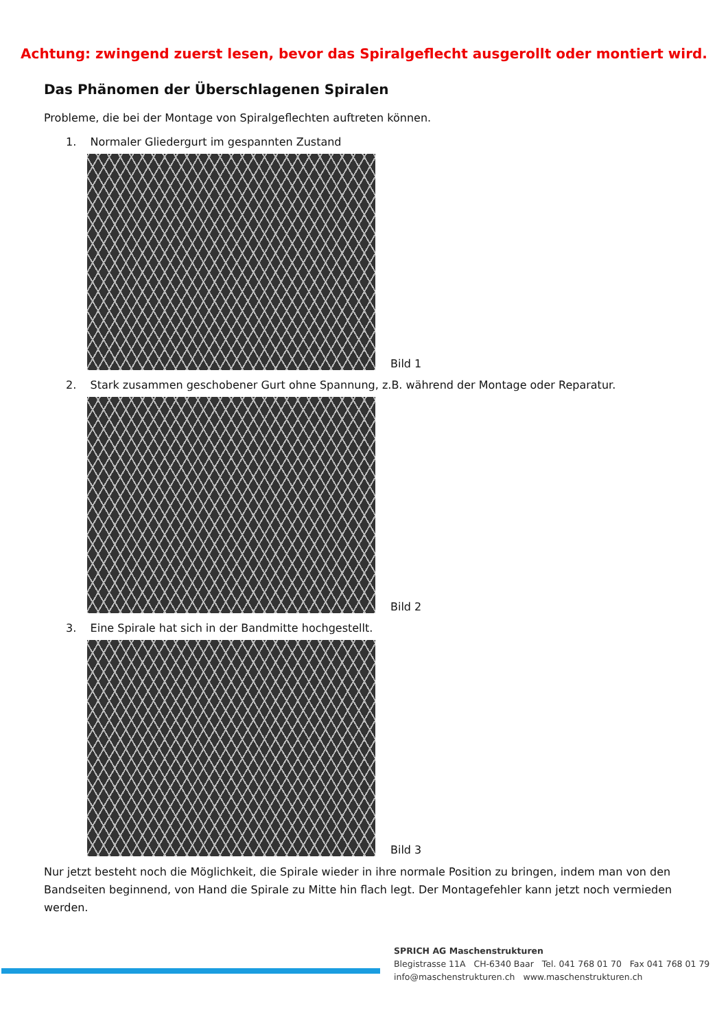Achtung: zwingend zuerst lesen, bevor das Spiralgeflecht ausgerollt oder montiert wird.
Das Phänomen der Überschlagenen Spiralen
Probleme, die bei der Montage von Spiralgeflechten auftreten können.
1. Normaler Gliedergurt im gespannten Zustand
Bild 1
2. Stark zusammen geschobener Gurt ohne Spannung, z.B. während der Montage oder Reparatur.
Bild 2
3. Eine Spirale hat sich in der Bandmitte hochgestellt.
Bild 3
Nur jetzt besteht noch die Möglichkeit, die Spirale wieder in ihre normale Position zu bringen, indem man von den Bandseiten beginnend, von Hand die Spirale zu Mitte hin flach legt. Der Montagefehler kann jetzt noch vermieden werden.
SPRICH AG Maschenstrukturen
Blegistrasse 11A CH-6340 Baar Tel. 041 768 01 70 Fax 041 768 01 79
info@maschenstrukturen.ch www.maschenstrukturen.ch